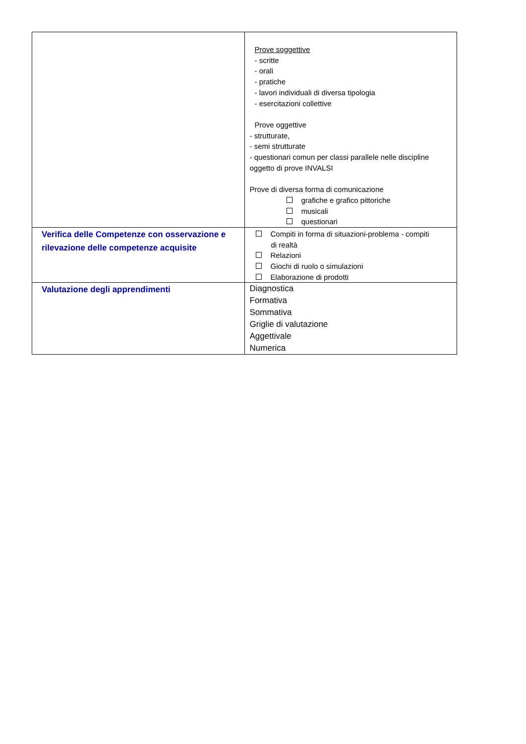| | Prove soggettive - scritte - orali - pratiche - lavori individuali di diversa tipologia - esercitazioni collettive Prove oggettive - strutturate, - semi strutturate - questionari comun per classi parallele nelle discipline oggetto di prove INVALSI Prove di diversa forma di comunicazione grafiche e grafico pittoriche musicali questionari |
| Verifica delle Competenze con osservazione e rilevazione delle competenze acquisite | Compiti in forma di situazioni-problema - compiti di realtà Relazioni Giochi di ruolo o simulazioni Elaborazione di prodotti |
| Valutazione degli apprendimenti | Diagnostica Formativa Sommativa Griglie di valutazione Aggettivale Numerica |